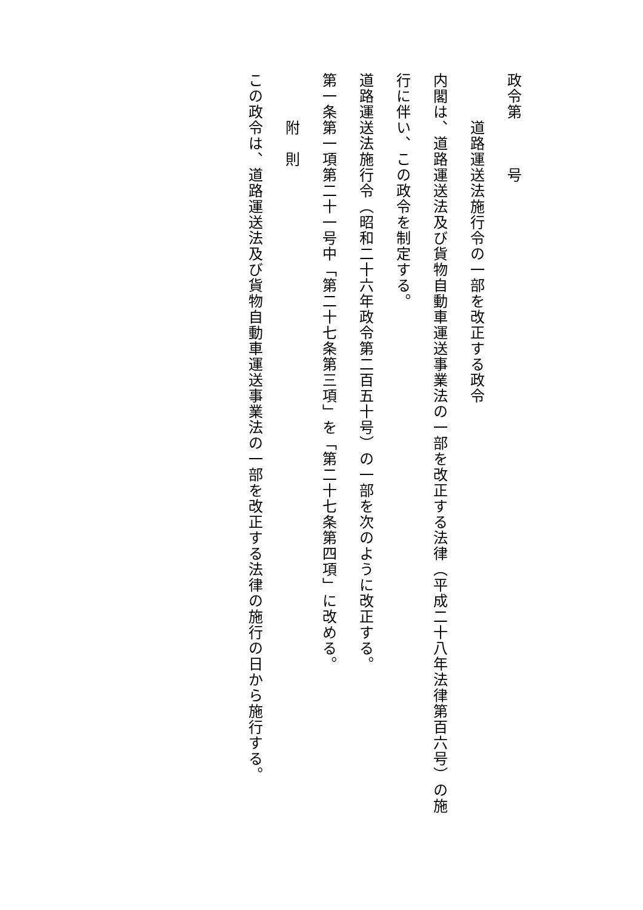政令第　　　号
　　　道路運送法施行令の一部を改正する政令
内閣は、道路運送法及び貨物自動車運送事業法の一部を改正する法律（平成二十八年法律第百六号）の施行に伴い、この政令を制定する。
道路運送法施行令（昭和二十六年政令第二百五十号）の一部を次のように改正する。
第一条第一項第二十一号中「第二十七条第三項」を「第二十七条第四項」に改める。
　　　附　則
この政令は、道路運送法及び貨物自動車運送事業法の一部を改正する法律の施行の日から施行する。